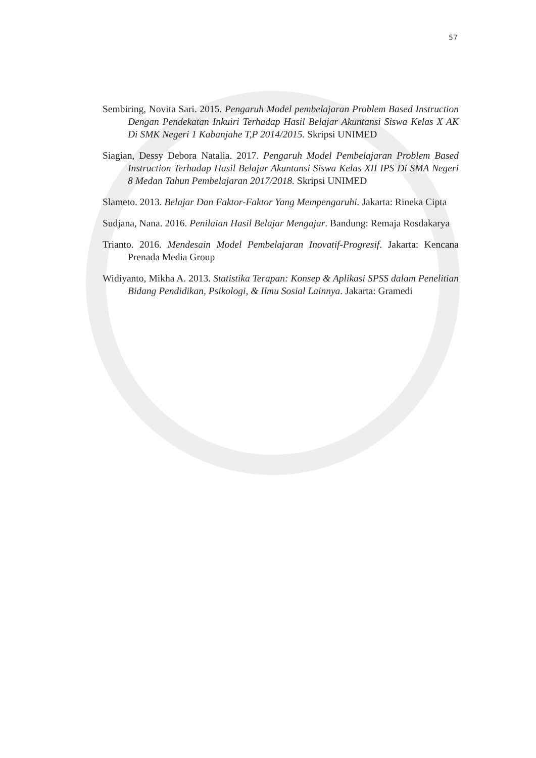57
Sembiring, Novita Sari. 2015. Pengaruh Model pembelajaran Problem Based Instruction Dengan Pendekatan Inkuiri Terhadap Hasil Belajar Akuntansi Siswa Kelas X AK Di SMK Negeri 1 Kabanjahe T,P 2014/2015. Skripsi UNIMED
Siagian, Dessy Debora Natalia. 2017. Pengaruh Model Pembelajaran Problem Based Instruction Terhadap Hasil Belajar Akuntansi Siswa Kelas XII IPS Di SMA Negeri 8 Medan Tahun Pembelajaran 2017/2018. Skripsi UNIMED
Slameto. 2013. Belajar Dan Faktor-Faktor Yang Mempengaruhi. Jakarta: Rineka Cipta
Sudjana, Nana. 2016. Penilaian Hasil Belajar Mengajar. Bandung: Remaja Rosdakarya
Trianto. 2016. Mendesain Model Pembelajaran Inovatif-Progresif. Jakarta: Kencana Prenada Media Group
Widiyanto, Mikha A. 2013. Statistika Terapan: Konsep & Aplikasi SPSS dalam Penelitian Bidang Pendidikan, Psikologi, & Ilmu Sosial Lainnya. Jakarta: Gramedi